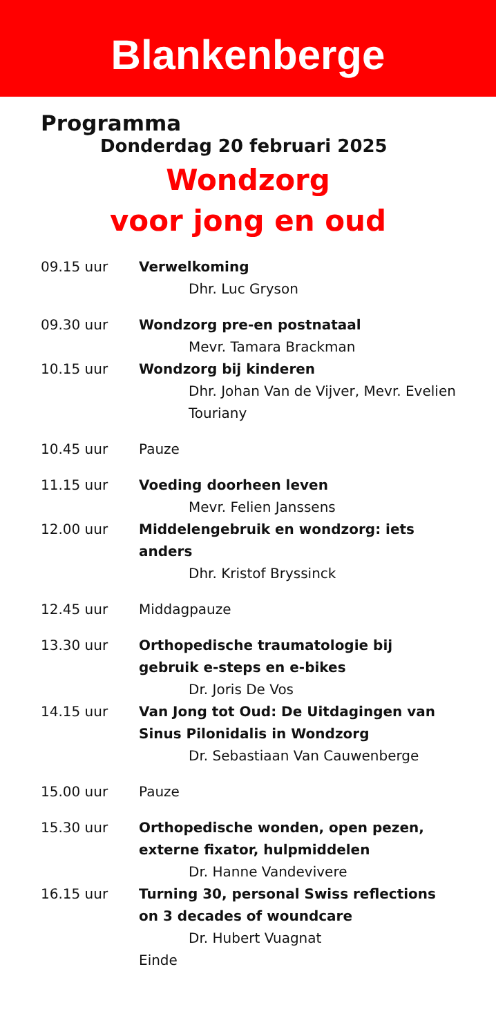Blankenberge
Programma
Donderdag 20 februari 2025
Wondzorg
voor jong en oud
09.15 uur Verwelkoming
Dhr. Luc Gryson
09.30 uur Wondzorg pre-en postnataal
Mevr. Tamara Brackman
10.15 uur Wondzorg bij kinderen
Dhr. Johan Van de Vijver, Mevr. Evelien Touriany
10.45 uur Pauze
11.15 uur Voeding doorheen leven
Mevr. Felien Janssens
12.00 uur Middelengebruik en wondzorg: iets anders
Dhr. Kristof Bryssinck
12.45 uur Middagpauze
13.30 uur Orthopedische traumatologie bij gebruik e-steps en e-bikes
Dr. Joris De Vos
14.15 uur Van Jong tot Oud: De Uitdagingen van Sinus Pilonidalis in Wondzorg
Dr. Sebastiaan Van Cauwenberge
15.00 uur Pauze
15.30 uur Orthopedische wonden, open pezen, externe fixator, hulpmiddelen
Dr. Hanne Vandevivere
16.15 uur Turning 30, personal Swiss reflections on 3 decades of woundcare
Dr. Hubert Vuagnat
Einde